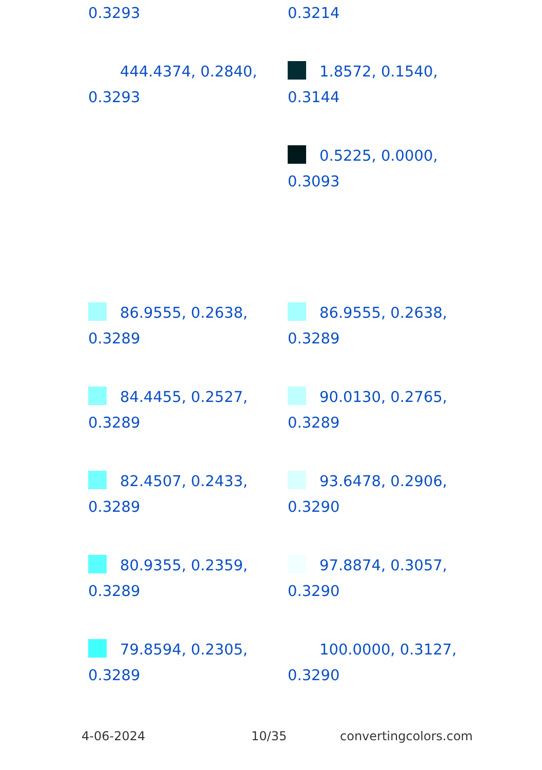0.3293 0.3214
444.4374, 0.2840, 0.3293
1.8572, 0.1540, 0.3144
0.5225, 0.0000, 0.3093
86.9555, 0.2638, 0.3289
86.9555, 0.2638, 0.3289
84.4455, 0.2527, 0.3289
90.0130, 0.2765, 0.3289
82.4507, 0.2433, 0.3289
93.6478, 0.2906, 0.3290
80.9355, 0.2359, 0.3289
97.8874, 0.3057, 0.3290
79.8594, 0.2305, 0.3289
100.0000, 0.3127, 0.3290
4-06-2024 10/35 convertingcolors.com